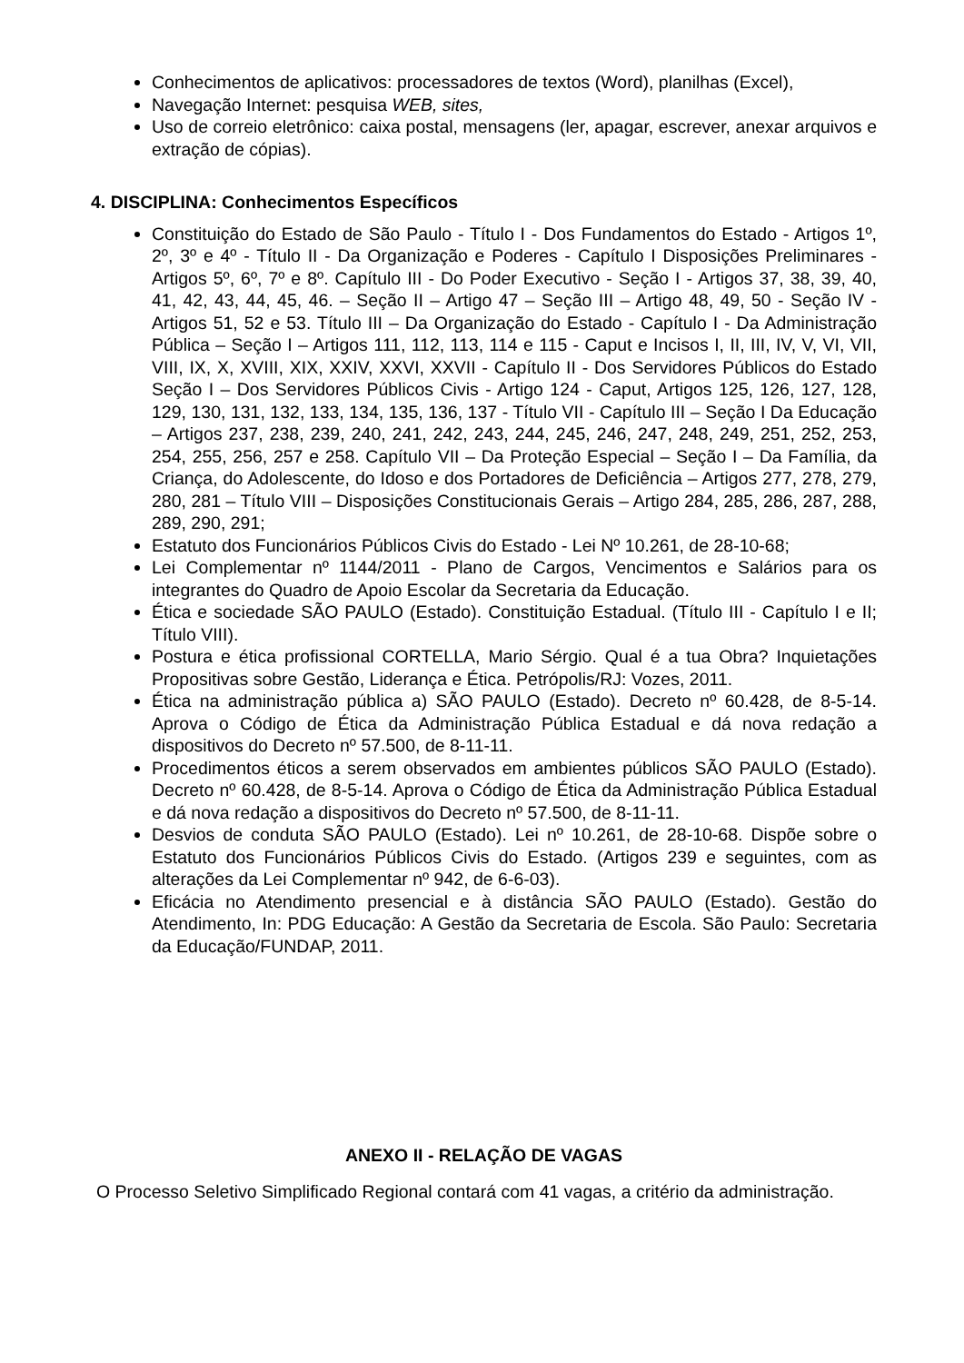Conhecimentos de aplicativos: processadores de textos (Word), planilhas (Excel),
Navegação Internet: pesquisa WEB, sites,
Uso de correio eletrônico: caixa postal, mensagens (ler, apagar, escrever, anexar arquivos e extração de cópias).
4. DISCIPLINA: Conhecimentos Específicos
Constituição do Estado de São Paulo - Título I - Dos Fundamentos do Estado - Artigos 1º, 2º, 3º e 4º - Título II - Da Organização e Poderes - Capítulo I Disposições Preliminares - Artigos 5º, 6º, 7º e 8º. Capítulo III - Do Poder Executivo - Seção I - Artigos 37, 38, 39, 40, 41, 42, 43, 44, 45, 46. – Seção II – Artigo 47 – Seção III – Artigo 48, 49, 50 - Seção IV - Artigos 51, 52 e 53. Título III – Da Organização do Estado - Capítulo I - Da Administração Pública – Seção I – Artigos 111, 112, 113, 114 e 115 - Caput e Incisos I, II, III, IV, V, VI, VII, VIII, IX, X, XVIII, XIX, XXIV, XXVI, XXVII - Capítulo II - Dos Servidores Públicos do Estado Seção I – Dos Servidores Públicos Civis - Artigo 124 - Caput, Artigos 125, 126, 127, 128, 129, 130, 131, 132, 133, 134, 135, 136, 137 - Título VII - Capítulo III – Seção I Da Educação – Artigos 237, 238, 239, 240, 241, 242, 243, 244, 245, 246, 247, 248, 249, 251, 252, 253, 254, 255, 256, 257 e 258. Capítulo VII – Da Proteção Especial – Seção I – Da Família, da Criança, do Adolescente, do Idoso e dos Portadores de Deficiência – Artigos 277, 278, 279, 280, 281 – Título VIII – Disposições Constitucionais Gerais – Artigo 284, 285, 286, 287, 288, 289, 290, 291;
Estatuto dos Funcionários Públicos Civis do Estado - Lei Nº 10.261, de 28-10-68;
Lei Complementar nº 1144/2011 - Plano de Cargos, Vencimentos e Salários para os integrantes do Quadro de Apoio Escolar da Secretaria da Educação.
Ética e sociedade SÃO PAULO (Estado). Constituição Estadual. (Título III - Capítulo I e II; Título VIII).
Postura e ética profissional CORTELLA, Mario Sérgio. Qual é a tua Obra? Inquietações Propositivas sobre Gestão, Liderança e Ética. Petrópolis/RJ: Vozes, 2011.
Ética na administração pública a) SÃO PAULO (Estado). Decreto nº 60.428, de 8-5-14. Aprova o Código de Ética da Administração Pública Estadual e dá nova redação a dispositivos do Decreto nº 57.500, de 8-11-11.
Procedimentos éticos a serem observados em ambientes públicos SÃO PAULO (Estado). Decreto nº 60.428, de 8-5-14. Aprova o Código de Ética da Administração Pública Estadual e dá nova redação a dispositivos do Decreto nº 57.500, de 8-11-11.
Desvios de conduta SÃO PAULO (Estado). Lei nº 10.261, de 28-10-68. Dispõe sobre o Estatuto dos Funcionários Públicos Civis do Estado. (Artigos 239 e seguintes, com as alterações da Lei Complementar nº 942, de 6-6-03).
Eficácia no Atendimento presencial e à distância SÃO PAULO (Estado). Gestão do Atendimento, In: PDG Educação: A Gestão da Secretaria de Escola. São Paulo: Secretaria da Educação/FUNDAP, 2011.
ANEXO II - RELAÇÃO DE VAGAS
O Processo Seletivo Simplificado Regional contará com 41 vagas, a critério da administração.